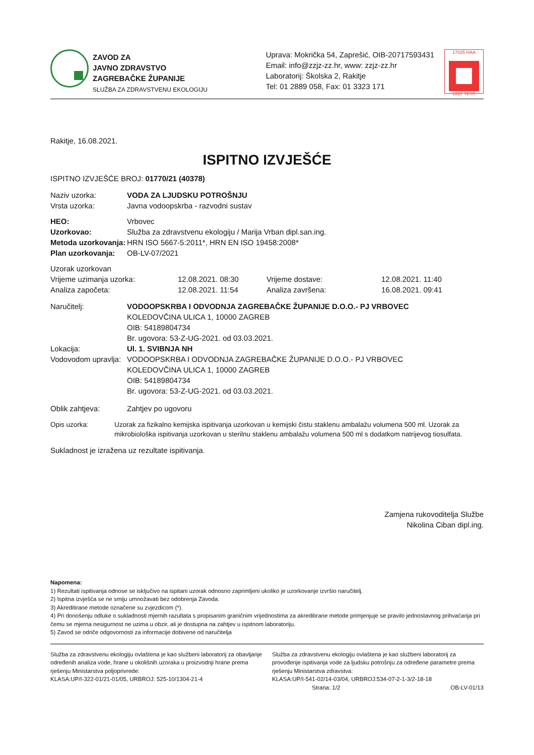ZAVOD ZA
JAVNO ZDRAVSTVO
ZAGREBAČKE ŽUPANIJE
SLUŽBA ZA ZDRAVSTVENU EKOLOGIJU
Uprava: Mokrička 54, Zaprešić, OIB-20717593431
Email: info@zzjz-zz.hr, www: zzjz-zz.hr
Laboratorij: Školska 2, Rakitje
Tel: 01 2889 058, Fax: 01 3323 171
17025 HAA
1227 TEST
Rakitje, 16.08.2021.
ISPITNO IZVJEŠĆE
ISPITNO IZVJEŠĆE BROJ: 01770/21 (40378)
Naziv uzorka: VODA ZA LJUDSKU POTROŠNJU
Vrsta uzorka: Javna vodoopskrba - razvodni sustav
HEO: Vrbovec
Uzorkovao: Služba za zdravstvenu ekologiju / Marija Vrban dipl.san.ing.
Metoda uzorkovanja: HRN ISO 5667-5:2011*, HRN EN ISO 19458:2008*
Plan uzorkovanja: OB-LV-07/2021
Uzorak uzorkovan
Vrijeme uzimanja uzorka: 12.08.2021. 08:30 Vrijeme dostave: 12.08.2021. 11:40
Analiza započeta: 12.08.2021. 11:54 Analiza završena: 16.08.2021. 09:41
Naručitelj: VODOOPSKRBA I ODVODNJA ZAGREBAČKE ŽUPANIJE D.O.O.- PJ VRBOVEC
KOLEDOVČINA ULICA 1, 10000 ZAGREB
OIB: 54189804734
Br. ugovora: 53-Z-UG-2021. od 03.03.2021.
Lokacija: Ul. 1. SVIBNJA NH
Vodovodom upravlja:
VODOOPSKRBA I ODVODNJA ZAGREBAČKE ŽUPANIJE D.O.O.- PJ VRBOVEC
KOLEDOVČINA ULICA 1, 10000 ZAGREB
OIB: 54189804734
Br. ugovora: 53-Z-UG-2021. od 03.03.2021.
Oblik zahtjeva: Zahtjev po ugovoru
Opis uzorka: Uzorak za fizikalno kemijska ispitivanja uzorkovan u kemijski čistu staklenu ambalažu volumena 500 ml. Uzorak za mikrobiološka ispitivanja uzorkovan u sterilnu staklenu ambalažu volumena 500 ml s dodatkom natrijevog tiosulfata.
Sukladnost je izražena uz rezultate ispitivanja.
Zamjena rukovoditelja Službe
Nikolina Ciban dipl.ing.
Napomena:
1) Rezultati ispitivanja odnose se isključivo na ispitani uzorak odnosno zaprimljeni ukoliko je uzorkovanje izvršio naručitelj.
2) Ispitna izvješća se ne smiju umnožavati bez odobrenja Zavoda.
3) Akreditirane metode označene su zvjezdicom (*).
4) Pri donošenju odluke o sukladnosti mjernih razultata s propisanim graničnim vrijednostima za akreditirane metode primjenjuje se pravilo jednostavnog prihvaćanja pri čemu se mjerna nesigurnost ne uzima u obzir, ali je dostupna na zahtjev u ispitnom laboratoriju.
5) Zavod se odriče odgovornosti za informacije dobivene od naručitelja
Služba za zdravstvenu ekologiju ovlaštena je kao službeni laboratorij za obavljanje određenih analiza vode, hrane u okolišnih uzoraka u proizvodnji hrane prema rješenju Ministarstva poljoprivrede:
KLASA:UP/I-322-01/21-01/05, URBROJ: 525-10/1304-21-4
Služba za zdravstvenu ekologiju ovlaštena je kao službeni laboratorij za provođenje ispitivanja vode za ljudsku potrošnju za određene parametre prema rješenju Ministarstva zdravstva:
KLASA:UP/I-541-02/14-03/04, URBROJ:534-07-2-1-3/2-18-18
Strana: 1/2 OB-LV-01/13